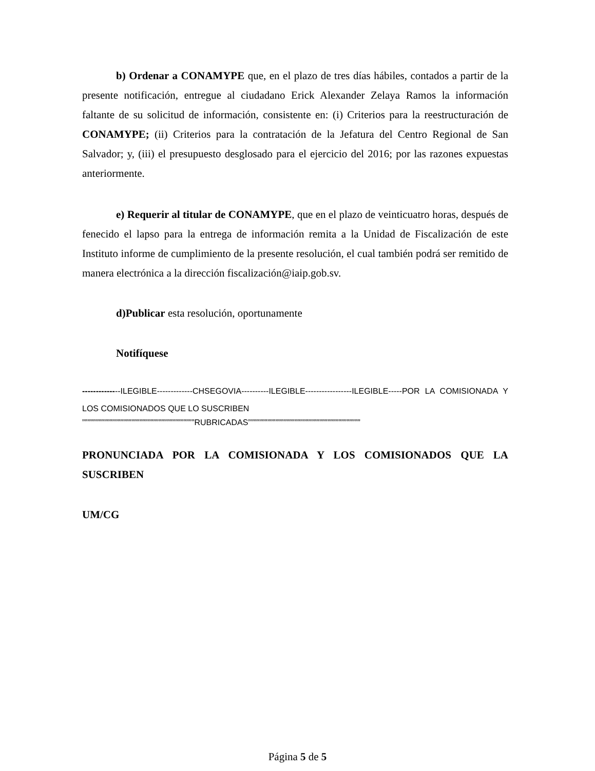b) Ordenar a CONAMYPE que, en el plazo de tres días hábiles, contados a partir de la presente notificación, entregue al ciudadano Erick Alexander Zelaya Ramos la información faltante de su solicitud de información, consistente en: (i) Criterios para la reestructuración de CONAMYPE; (ii) Criterios para la contratación de la Jefatura del Centro Regional de San Salvador; y, (iii) el presupuesto desglosado para el ejercicio del 2016; por las razones expuestas anteriormente.
e) Requerir al titular de CONAMYPE, que en el plazo de veinticuatro horas, después de fenecido el lapso para la entrega de información remita a la Unidad de Fiscalización de este Instituto informe de cumplimiento de la presente resolución, el cual también podrá ser remitido de manera electrónica a la dirección fiscalización@iaip.gob.sv.
d)Publicar esta resolución, oportunamente
Notifíquese
--------------ILEGIBLE-------------CHSEGOVIA----------ILEGIBLE-----------------ILEGIBLE-----POR LA COMISIONADA Y LOS COMISIONADOS QUE LO SUSCRIBEN
”””””””””””””””””””””””””””””””””””””””””RUBRICADAS”””””””””””””””””””””””””””””””””””””””””
PRONUNCIADA POR LA COMISIONADA Y LOS COMISIONADOS QUE LA SUSCRIBEN
UM/CG
Página 5 de 5